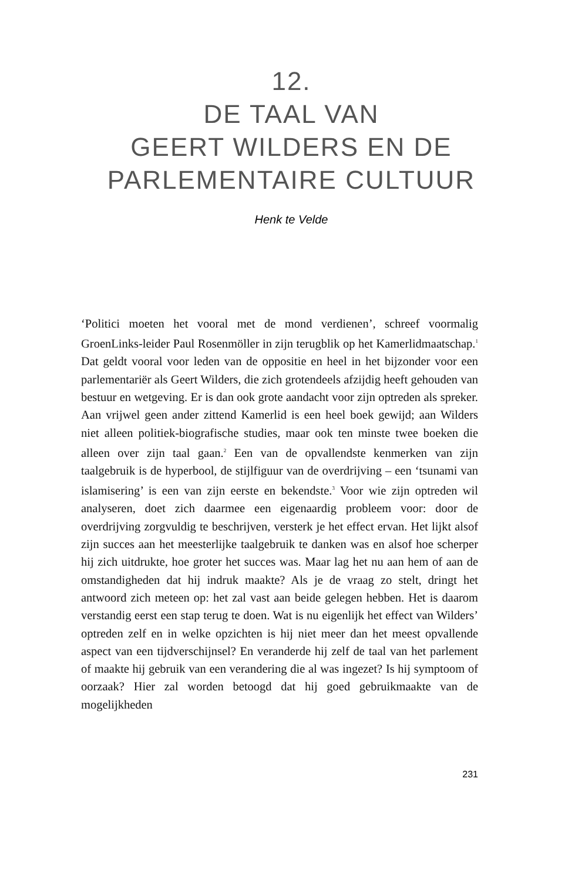12.
DE TAAL VAN
GEERT WILDERS EN DE
PARLEMENTAIRE CULTUUR
Henk te Velde
‘Politici moeten het vooral met de mond verdienen’, schreef voormalig GroenLinks-leider Paul Rosenmöller in zijn terugblik op het Kamerlidmaatschap.<sup>1</sup> Dat geldt vooral voor leden van de oppositie en heel in het bijzonder voor een parlementariër als Geert Wilders, die zich grotendeels afzijdig heeft gehouden van bestuur en wetgeving. Er is dan ook grote aandacht voor zijn optreden als spreker. Aan vrijwel geen ander zittend Kamerlid is een heel boek gewijd; aan Wilders niet alleen politiek-biografische studies, maar ook ten minste twee boeken die alleen over zijn taal gaan.<sup>2</sup> Een van de opvallendste kenmerken van zijn taalgebruik is de hyperbool, de stijlfiguur van de overdrijving – een ‘tsunami van islamisering’ is een van zijn eerste en bekendste.<sup>3</sup> Voor wie zijn optreden wil analyseren, doet zich daarmee een eigenaardig probleem voor: door de overdrijving zorgvuldig te beschrijven, versterk je het effect ervan. Het lijkt alsof zijn succes aan het meesterlijke taalgebruik te danken was en alsof hoe scherper hij zich uitdrukte, hoe groter het succes was. Maar lag het nu aan hem of aan de omstandigheden dat hij indruk maakte? Als je de vraag zo stelt, dringt het antwoord zich meteen op: het zal vast aan beide gelegen hebben. Het is daarom verstandig eerst een stap terug te doen. Wat is nu eigenlijk het effect van Wilders’ optreden zelf en in welke opzichten is hij niet meer dan het meest opvallende aspect van een tijdverschijnsel? En veranderde hij zelf de taal van het parlement of maakte hij gebruik van een verandering die al was ingezet? Is hij symptoom of oorzaak? Hier zal worden betoogd dat hij goed gebruikmaakte van de mogelijkheden
231